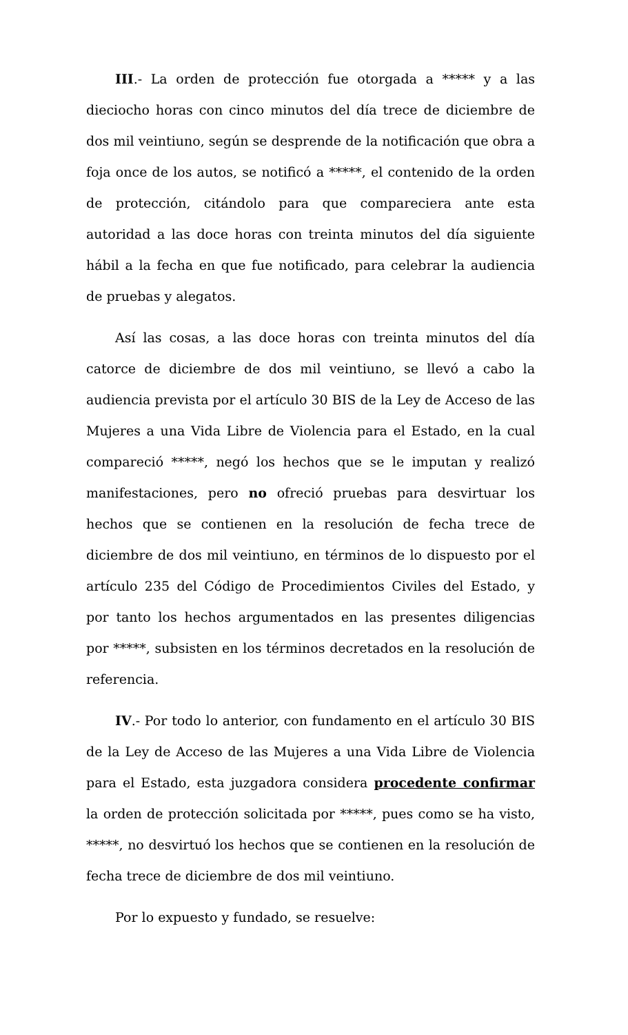III.- La orden de protección fue otorgada a ***** y a las dieciocho horas con cinco minutos del día trece de diciembre de dos mil veintiuno, según se desprende de la notificación que obra a foja once de los autos, se notificó a *****, el contenido de la orden de protección, citándolo para que compareciera ante esta autoridad a las doce horas con treinta minutos del día siguiente hábil a la fecha en que fue notificado, para celebrar la audiencia de pruebas y alegatos.
Así las cosas, a las doce horas con treinta minutos del día catorce de diciembre de dos mil veintiuno, se llevó a cabo la audiencia prevista por el artículo 30 BIS de la Ley de Acceso de las Mujeres a una Vida Libre de Violencia para el Estado, en la cual compareció *****, negó los hechos que se le imputan y realizó manifestaciones, pero no ofreció pruebas para desvirtuar los hechos que se contienen en la resolución de fecha trece de diciembre de dos mil veintiuno, en términos de lo dispuesto por el artículo 235 del Código de Procedimientos Civiles del Estado, y por tanto los hechos argumentados en las presentes diligencias por *****, subsisten en los términos decretados en la resolución de referencia.
IV.- Por todo lo anterior, con fundamento en el artículo 30 BIS de la Ley de Acceso de las Mujeres a una Vida Libre de Violencia para el Estado, esta juzgadora considera procedente confirmar la orden de protección solicitada por *****, pues como se ha visto, *****, no desvirtuó los hechos que se contienen en la resolución de fecha trece de diciembre de dos mil veintiuno.
Por lo expuesto y fundado, se resuelve: